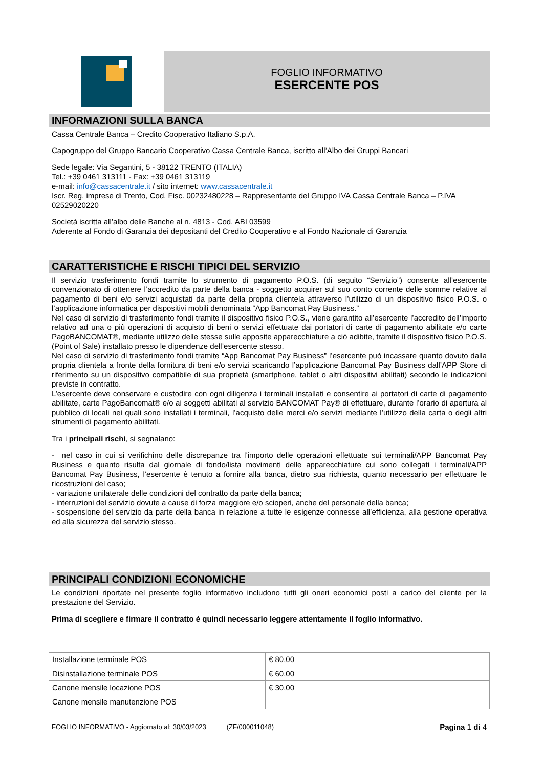FOGLIO INFORMATIVO
ESERCENTE POS
INFORMAZIONI SULLA BANCA
Cassa Centrale Banca – Credito Cooperativo Italiano S.p.A.
Capogruppo del Gruppo Bancario Cooperativo Cassa Centrale Banca, iscritto all’Albo dei Gruppi Bancari
Sede legale: Via Segantini, 5 - 38122 TRENTO (ITALIA)
Tel.: +39 0461 313111 - Fax: +39 0461 313119
e-mail: info@cassacentrale.it / sito internet: www.cassacentrale.it
Iscr. Reg. imprese di Trento, Cod. Fisc. 00232480228 – Rappresentante del Gruppo IVA Cassa Centrale Banca – P.IVA 02529020220
Società iscritta all’albo delle Banche al n. 4813 - Cod. ABI 03599
Aderente al Fondo di Garanzia dei depositanti del Credito Cooperativo e al Fondo Nazionale di Garanzia
CARATTERISTICHE E RISCHI TIPICI DEL SERVIZIO
Il servizio trasferimento fondi tramite lo strumento di pagamento P.O.S. (di seguito “Servizio”) consente all’esercente convenzionato di ottenere l’accredito da parte della banca - soggetto acquirer sul suo conto corrente delle somme relative al pagamento di beni e/o servizi acquistati da parte della propria clientela attraverso l’utilizzo di un dispositivo fisico P.O.S. o l’applicazione informatica per dispositivi mobili denominata “App Bancomat Pay Business.”
Nel caso di servizio di trasferimento fondi tramite il dispositivo fisico P.O.S., viene garantito all’esercente l’accredito dell’importo relativo ad una o più operazioni di acquisto di beni o servizi effettuate dai portatori di carte di pagamento abilitate e/o carte PagoBANCOMAT®, mediante utilizzo delle stesse sulle apposite apparecchiature a ciò adibite, tramite il dispositivo fisico P.O.S. (Point of Sale) installato presso le dipendenze dell’esercente stesso.
Nel caso di servizio di trasferimento fondi tramite “App Bancomat Pay Business” l’esercente può incassare quanto dovuto dalla propria clientela a fronte della fornitura di beni e/o servizi scaricando l’applicazione Bancomat Pay Business dall’APP Store di riferimento su un dispositivo compatibile di sua proprietà (smartphone, tablet o altri dispositivi abilitati) secondo le indicazioni previste in contratto.
L’esercente deve conservare e custodire con ogni diligenza i terminali installati e consentire ai portatori di carte di pagamento abilitate, carte PagoBancomat® e/o ai soggetti abilitati al servizio BANCOMAT Pay® di effettuare, durante l’orario di apertura al pubblico di locali nei quali sono installati i terminali, l’acquisto delle merci e/o servizi mediante l’utilizzo della carta o degli altri strumenti di pagamento abilitati.
Tra i principali rischi, si segnalano:
- nel caso in cui si verifichino delle discrepanze tra l’importo delle operazioni effettuate sui terminali/APP Bancomat Pay Business e quanto risulta dal giornale di fondo/lista movimenti delle apparecchiature cui sono collegati i terminali/APP Bancomat Pay Business, l’esercente è tenuto a fornire alla banca, dietro sua richiesta, quanto necessario per effettuare le ricostruzioni del caso;
- variazione unilaterale delle condizioni del contratto da parte della banca;
- interruzioni del servizio dovute a cause di forza maggiore e/o scioperi, anche del personale della banca;
- sospensione del servizio da parte della banca in relazione a tutte le esigenze connesse all’efficienza, alla gestione operativa ed alla sicurezza del servizio stesso.
PRINCIPALI CONDIZIONI ECONOMICHE
Le condizioni riportate nel presente foglio informativo includono tutti gli oneri economici posti a carico del cliente per la prestazione del Servizio.
Prima di scegliere e firmare il contratto è quindi necessario leggere attentamente il foglio informativo.
| Installazione terminale POS | € 80,00 |
| Disinstallazione terminale POS | € 60,00 |
| Canone mensile locazione POS | € 30,00 |
| Canone mensile manutenzione POS | |
FOGLIO INFORMATIVO - Aggiornato al: 30/03/2023 (ZF/000011048) Pagina 1 di 4